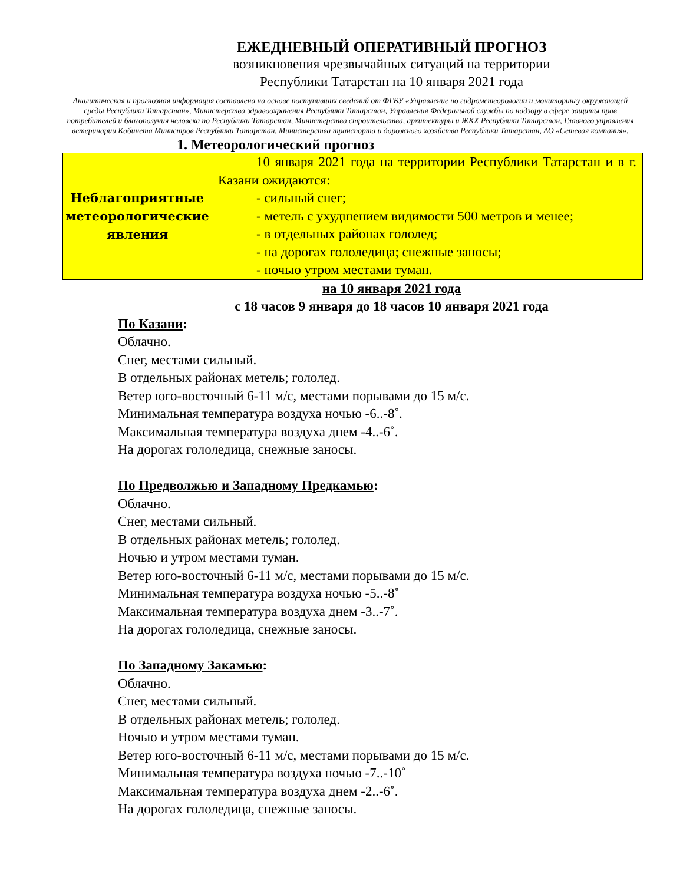ЕЖЕДНЕВНЫЙ ОПЕРАТИВНЫЙ ПРОГНОЗ
возникновения чрезвычайных ситуаций на территории
Республики Татарстан на 10 января 2021 года
Аналитическая и прогнозная информация составлена на основе поступивших сведений от ФГБУ «Управление по гидрометеорологии и мониторингу окружающей среды Республики Татарстан», Министерства здравоохранения Республики Татарстан, Управления Федеральной службы по надзору в сфере защиты прав потребителей и благополучия человека по Республики Татарстан, Министерства строительства, архитектуры и ЖКХ Республики Татарстан, Главного управления ветеринарии Кабинета Министров Республики Татарстан, Министерства транспорта и дорожного хозяйства Республики Татарстан, АО «Сетевая компания».
1. Метеорологический прогноз
| Неблагоприятные метеорологические явления | 10 января 2021 года на территории Республики Татарстан и в г. Казани ожидаются: - сильный снег; - метель с ухудшением видимости 500 метров и менее; - в отдельных районах гололед; - на дорогах гололедица; снежные заносы; - ночью утром местами туман. |
на 10 января 2021 года
с 18 часов 9 января до 18 часов 10 января 2021 года
По Казани:
Облачно.
Снег, местами сильный.
В отдельных районах метель; гололед.
Ветер юго-восточный 6-11 м/с, местами порывами до 15 м/с.
Минимальная температура воздуха ночью -6..-8˚.
Максимальная температура воздуха днем -4..-6˚.
На дорогах гололедица, снежные заносы.
По Предволжью и Западному Предкамью:
Облачно.
Снег, местами сильный.
В отдельных районах метель; гололед.
Ночью и утром местами туман.
Ветер юго-восточный 6-11 м/с, местами порывами до 15 м/с.
Минимальная температура воздуха ночью -5..-8˚
Максимальная температура воздуха днем -3..-7˚.
На дорогах гололедица, снежные заносы.
По Западному Закамью:
Облачно.
Снег, местами сильный.
В отдельных районах метель; гололед.
Ночью и утром местами туман.
Ветер юго-восточный 6-11 м/с, местами порывами до 15 м/с.
Минимальная температура воздуха ночью -7..-10˚
Максимальная температура воздуха днем -2..-6˚.
На дорогах гололедица, снежные заносы.